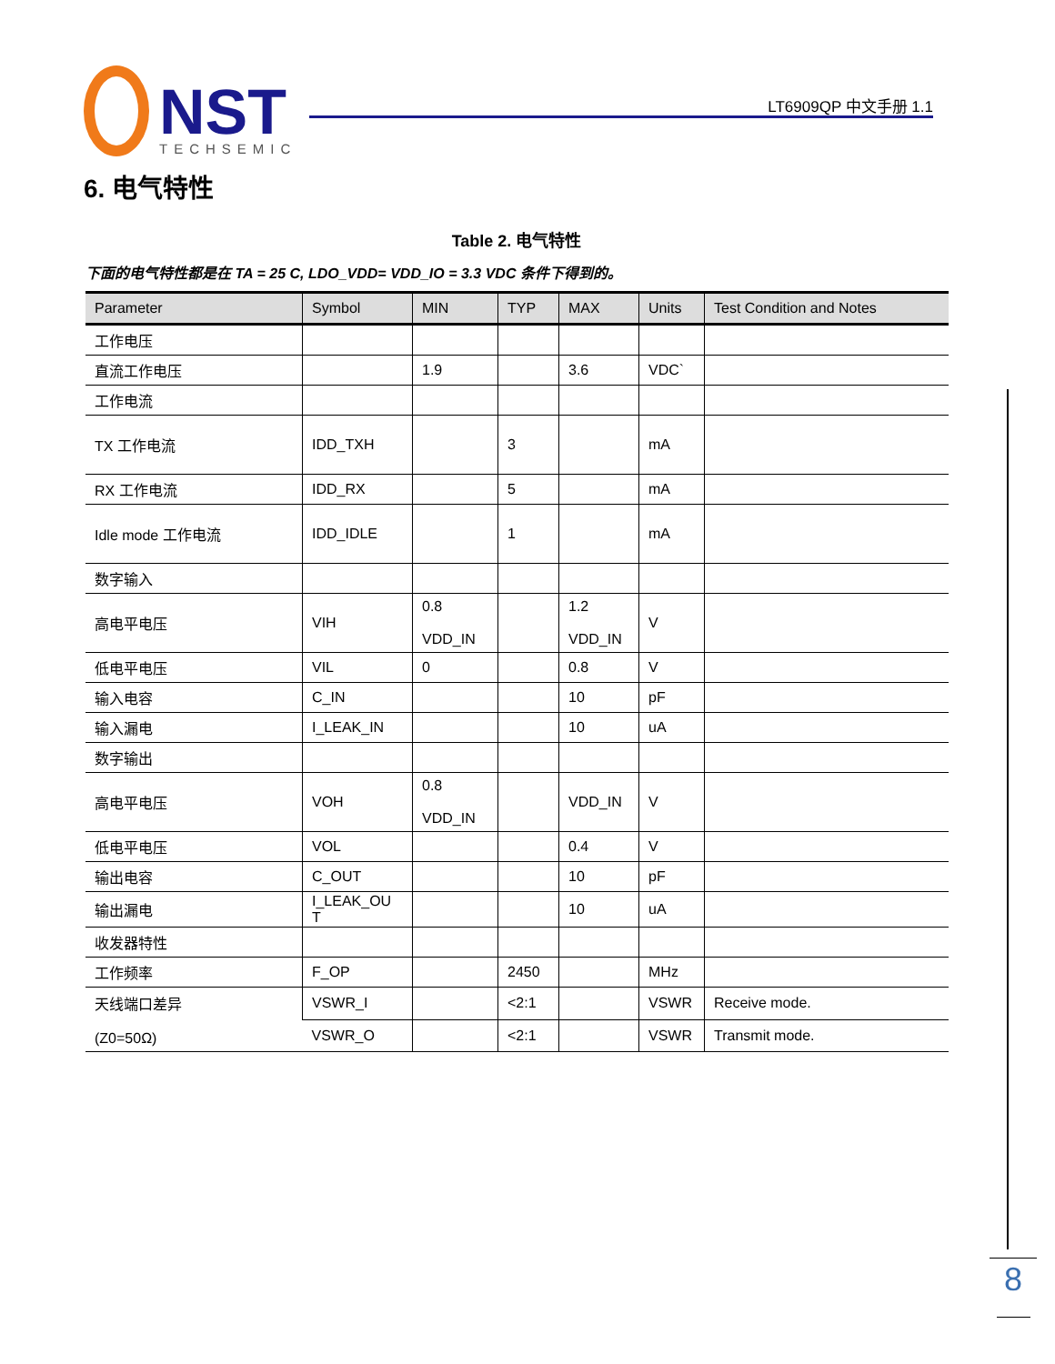NST
TECHSEMIC
LT6909QP 中文手册 1.1
6. 电气特性
Table 2. 电气特性
下面的电气特性都是在 TA = 25 C, LDO_VDD= VDD_IO = 3.3 VDC 条件下得到的。
| Parameter | Symbol | MIN | TYP | MAX | Units | Test Condition and Notes |
| --- | --- | --- | --- | --- | --- | --- |
| 工作电压 | | | | | | |
| 直流工作电压 | | 1.9 | | 3.6 | VDC` | |
| 工作电流 | | | | | | |
| TX 工作电流 | IDD_TXH | | 3 | | mA | |
| RX 工作电流 | IDD_RX | | 5 | | mA | |
| Idle mode 工作电流 | IDD_IDLE | | 1 | | mA | |
| 数字输入 | | | | | | |
| 高电平电压 | VIH | 0.8 VDD_IN | | 1.2 VDD_IN | V | |
| 低电平电压 | VIL | 0 | | 0.8 | V | |
| 输入电容 | C_IN | | | 10 | pF | |
| 输入漏电 | I_LEAK_IN | | | 10 | uA | |
| 数字输出 | | | | | | |
| 高电平电压 | VOH | 0.8 VDD_IN | | VDD_IN | V | |
| 低电平电压 | VOL | | | 0.4 | V | |
| 输出电容 | C_OUT | | | 10 | pF | |
| 输出漏电 | I_LEAK_OU T | | | 10 | uA | |
| 收发器特性 | | | | | | |
| 工作频率 | F_OP | | 2450 | | MHz | |
| 天线端口差异 (Z0=50Ω) | VSWR_I | | <2:1 | | VSWR | Receive mode. |
| | VSWR_O | | <2:1 | | VSWR | Transmit mode. |
8